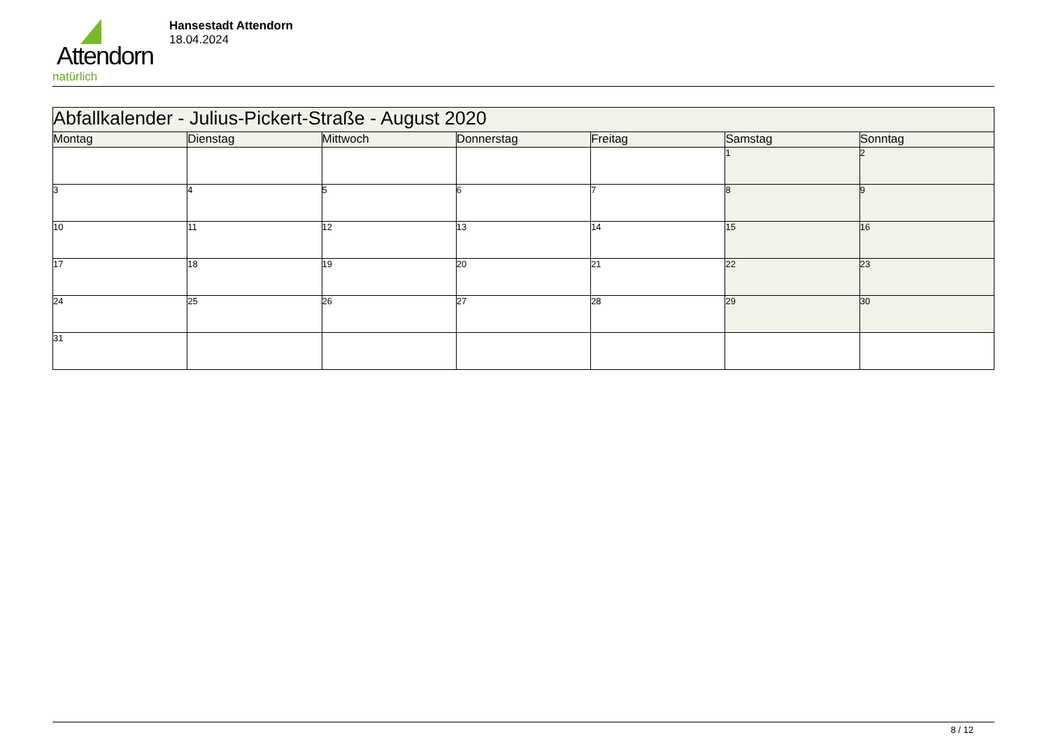Attendorn
natürlich
Hansestadt Attendorn
18.04.2024
| Abfallkalender - Julius-Pickert-Straße - August 2020 | | | | | | |
| Montag | Dienstag | Mittwoch | Donnerstag | Freitag | Samstag | Sonntag |
| | | | | | 1 | 2 |
| 3 | 4 | 5 | 6 | 7 | 8 | 9 |
| 10 | 11 | 12 | 13 | 14 | 15 | 16 |
| 17 | 18 | 19 | 20 | 21 | 22 | 23 |
| 24 | 25 | 26 | 27 | 28 | 29 | 30 |
| 31 | | | | | | |
8 / 12